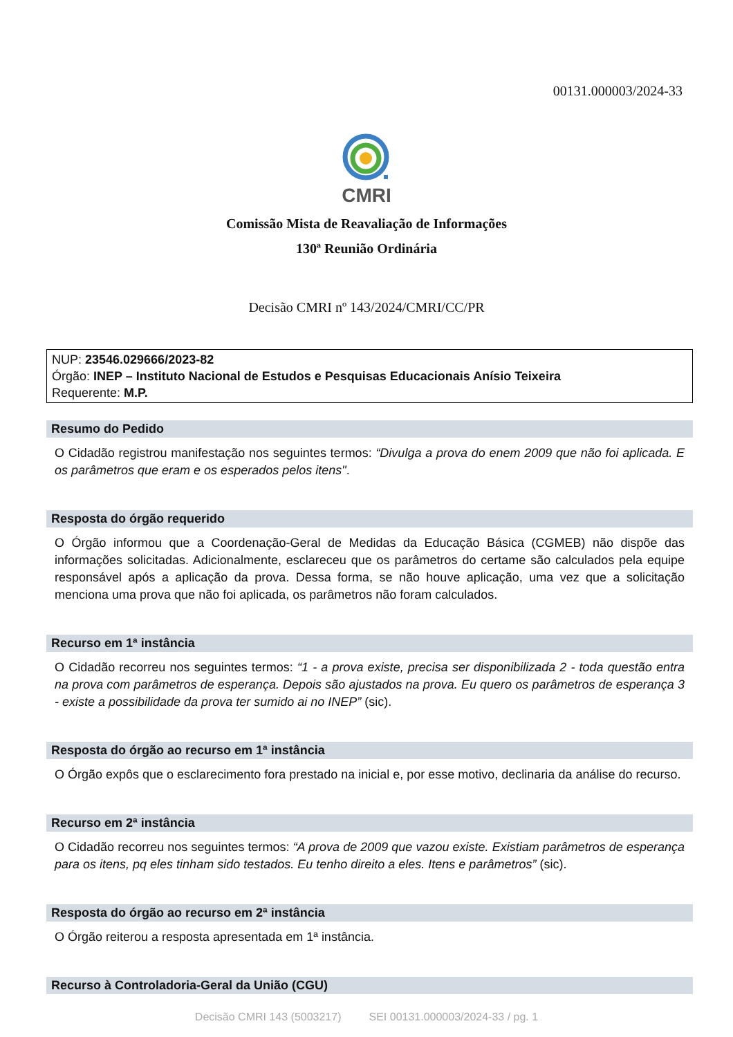00131.000003/2024-33
CMRI
Comissão Mista de Reavaliação de Informações
130ª Reunião Ordinária
Decisão CMRI nº 143/2024/CMRI/CC/PR
NUP: 23546.029666/2023-82
Órgão: INEP – Instituto Nacional de Estudos e Pesquisas Educacionais Anísio Teixeira
Requerente: M.P.
Resumo do Pedido
O Cidadão registrou manifestação nos seguintes termos: “Divulga a prova do enem 2009 que não foi aplicada. E os parâmetros que eram e os esperados pelos itens".
Resposta do órgão requerido
O Órgão informou que a Coordenação-Geral de Medidas da Educação Básica (CGMEB) não dispõe das informações solicitadas. Adicionalmente, esclareceu que os parâmetros do certame são calculados pela equipe responsável após a aplicação da prova. Dessa forma, se não houve aplicação, uma vez que a solicitação menciona uma prova que não foi aplicada, os parâmetros não foram calculados.
Recurso em 1ª instância
O Cidadão recorreu nos seguintes termos: “1 - a prova existe, precisa ser disponibilizada 2 - toda questão entra na prova com parâmetros de esperança. Depois são ajustados na prova. Eu quero os parâmetros de esperança 3 - existe a possibilidade da prova ter sumido ai no INEP” (sic).
Resposta do órgão ao recurso em 1ª instância
O Órgão expôs que o esclarecimento fora prestado na inicial e, por esse motivo, declinaria da análise do recurso.
Recurso em 2ª instância
O Cidadão recorreu nos seguintes termos: “A prova de 2009 que vazou existe. Existiam parâmetros de esperança para os itens, pq eles tinham sido testados. Eu tenho direito a eles. Itens e parâmetros” (sic).
Resposta do órgão ao recurso em 2ª instância
O Órgão reiterou a resposta apresentada em 1ª instância.
Recurso à Controladoria-Geral da União (CGU)
Decisão CMRI 143 (5003217) SEI 00131.000003/2024-33 / pg. 1